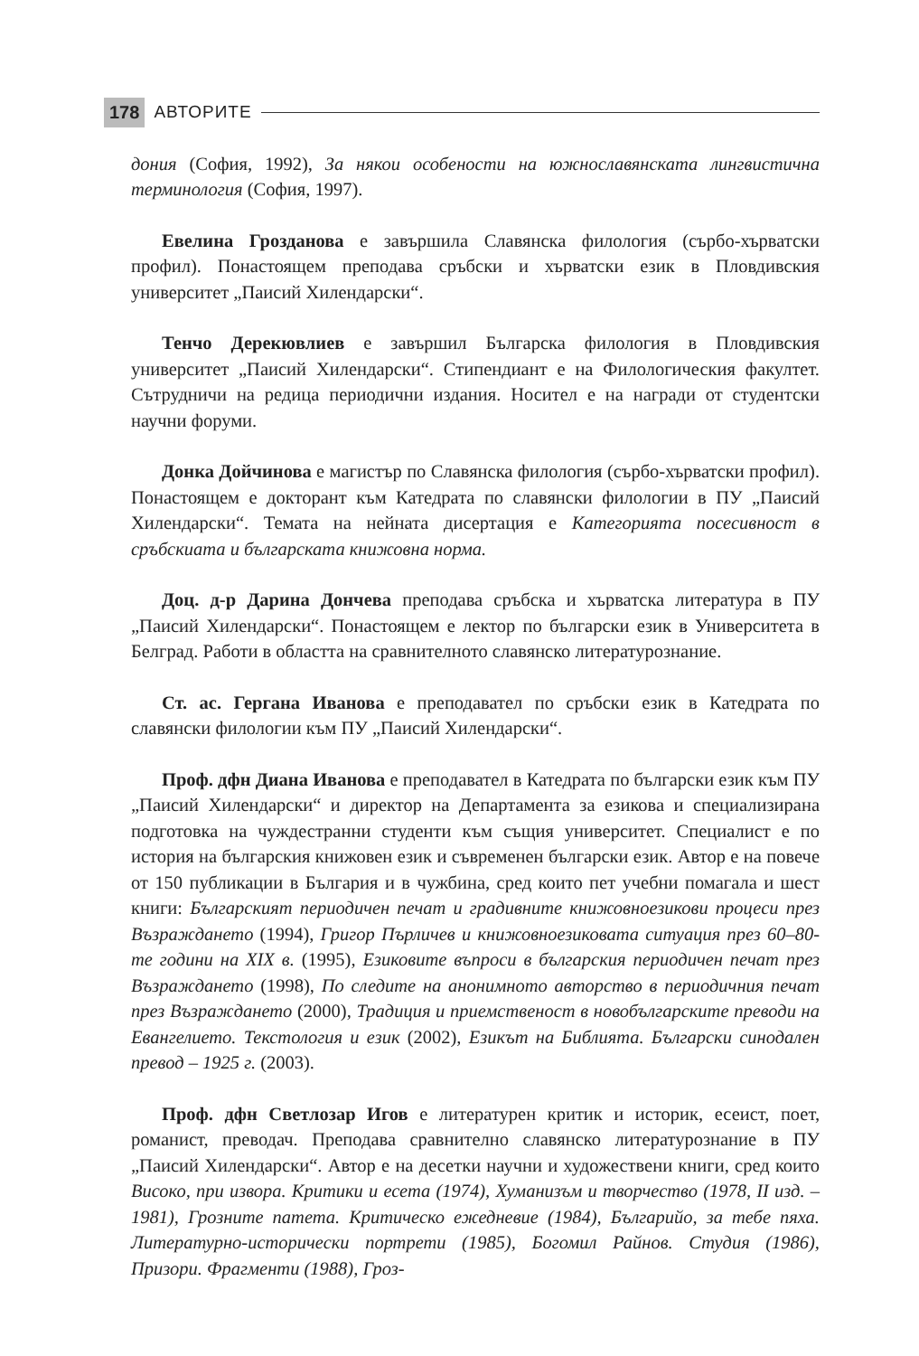178 АВТОРИТЕ
дония (София, 1992), За някои особености на южнославянската лингвистична терминология (София, 1997).
Евелина Грозданова е завършила Славянска филология (сърбо-хърватски профил). Понастоящем преподава сръбски и хърватски език в Пловдивския университет „Паисий Хилендарски“.
Тенчо Дерекювлиев е завършил Българска филология в Пловдивския университет „Паисий Хилендарски“. Стипендиант е на Филологическия факултет. Сътрудничи на редица периодични издания. Носител е на награди от студентски научни форуми.
Донка Дойчинова е магистър по Славянска филология (сърбо-хърватски профил). Понастоящем е докторант към Катедрата по славянски филологии в ПУ „Паисий Хилендарски“. Темата на нейната дисертация е Категорията посесивност в сръбскиата и българската книжовна норма.
Доц. д-р Дарина Дончева преподава сръбска и хърватска литература в ПУ „Паисий Хилендарски“. Понастоящем е лектор по български език в Университета в Белград. Работи в областта на сравнителното славянско литературознание.
Ст. ас. Гергана Иванова е преподавател по сръбски език в Катедрата по славянски филологии към ПУ „Паисий Хилендарски“.
Проф. дфн Диана Иванова е преподавател в Катедрата по български език към ПУ „Паисий Хилендарски“ и директор на Департамента за езикова и специализирана подготовка на чуждестранни студенти към същия университет. Специалист е по история на българския книжовен език и съвременен български език. Автор е на повече от 150 публикации в България и в чужбина, сред които пет учебни помагала и шест книги: Българският периодичен печат и градивните книжовноезикови процеси през Възраждането (1994), Григор Пърличев и книжовноезиковата ситуация през 60–80-те години на XIX в. (1995), Езиковите въпроси в българския периодичен печат през Възраждането (1998), По следите на анонимното авторство в периодичния печат през Възраждането (2000), Традиция и приемственост в новобългарските преводи на Евангелието. Текстология и език (2002), Езикът на Библията. Български синодален превод – 1925 г. (2003).
Проф. дфн Светлозар Игов е литературен критик и историк, есеист, поет, романист, преводач. Преподава сравнително славянско литературознание в ПУ „Паисий Хилендарски“. Автор е на десетки научни и художествени книги, сред които Високо, при извора. Критики и есета (1974), Хуманизъм и творчество (1978, II изд. – 1981), Грозните патета. Критическо ежедневие (1984), Българийо, за тебе пяха. Литературно-исторически портрети (1985), Богомил Райнов. Студия (1986), Призори. Фрагменти (1988), Гроз-